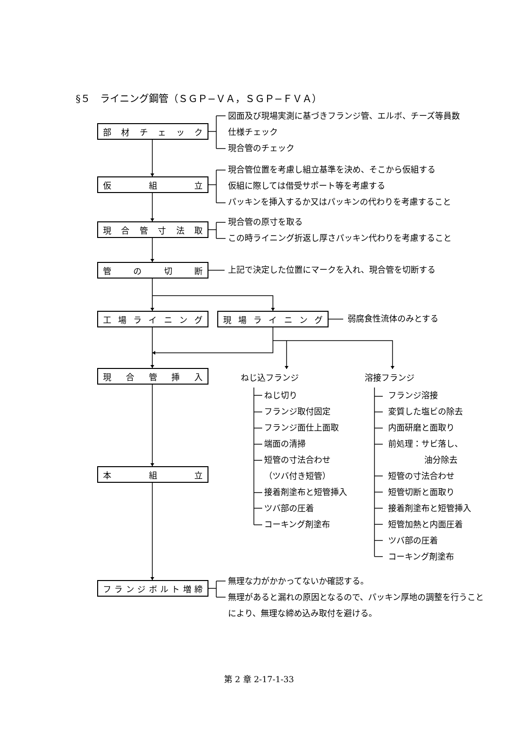§５　ライニング鋼管（ＳＧＰ−ＶＡ，ＳＧＰ−ＦＶＡ）
部材チェック
図面及び現場実測に基づきフランジ管、エルボ、チーズ等員数
仕様チェック
現合管のチェック
仮組立
現合管位置を考慮し組立基準を決め、そこから仮組する
仮組に際しては借受サポート等を考慮する
パッキンを挿入するか又はパッキンの代わりを考慮すること
現合管寸法取
現合管の原寸を取る
この時ライニング折返し厚さパッキン代わりを考慮すること
管の切断
上記で決定した位置にマークを入れ、現合管を切断する
工場ライニング 現場ライニング
弱腐食性流体のみとする
現合管挿入
本組立
ねじ込フランジ
ねじ切り
フランジ取付固定
フランジ面仕上面取
端面の清掃
短管の寸法合わせ
（ツバ付き短管）
接着剤塗布と短管挿入
ツバ部の圧着
コーキング剤塗布
溶接フランジ
フランジ溶接
変質した塩ビの除去
内面研磨と面取り
前処理：サビ落し、
油分除去
短管の寸法合わせ
短管切断と面取り
接着剤塗布と短管挿入
短管加熱と内面圧着
ツバ部の圧着
コーキング剤塗布
フランジボルト増締
無理な力がかかってないか確認する。
無理があると漏れの原因となるので、パッキン厚地の調整を行うことにより、無理な締め込み取付を避ける。
第 2 章 2-17-1-33